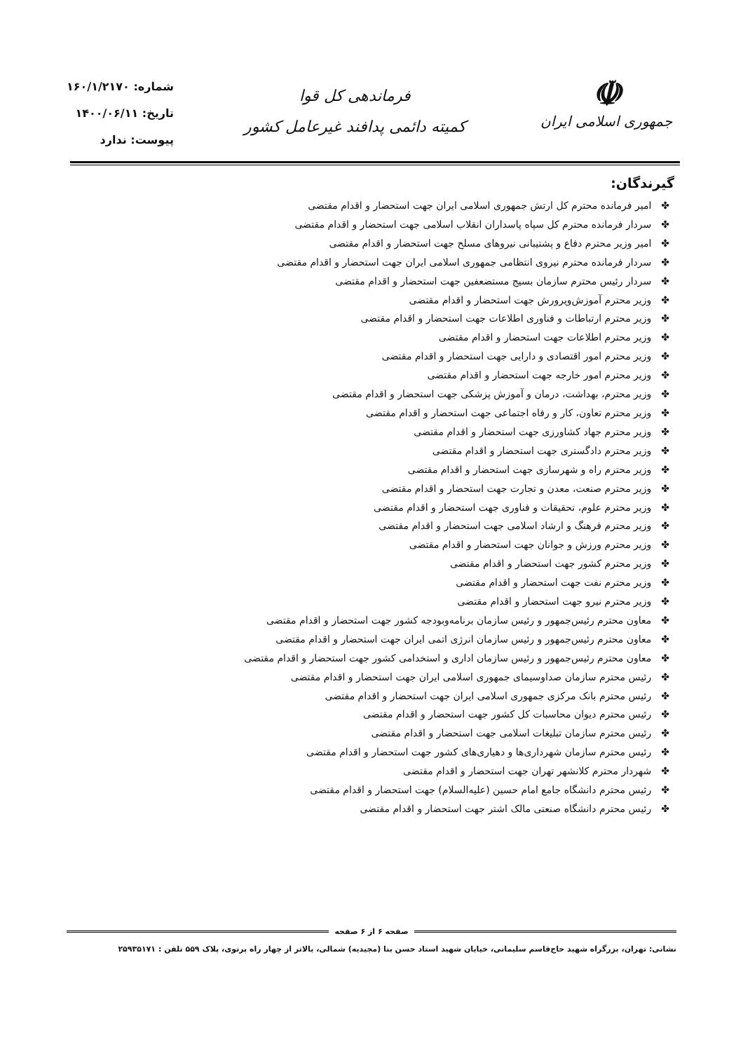☫
جمهوری اسلامی ایران
فرماندهی کل قوا
کمیته دائمی پدافند غیرعامل کشور
شماره: ۱۶۰/۱/۲۱۷۰
تاریخ: ۱۴۰۰/۰۶/۱۱
پیوست: ندارد
گیرندگان:
✤امیر فرمانده محترم کل ارتش جمهوری اسلامی ایران جهت استحضار و اقدام مقتضی
✤سردار فرمانده محترم کل سپاه پاسداران انقلاب اسلامی جهت استحضار و اقدام مقتضی
✤امیر وزیر محترم دفاع و پشتیبانی نیروهای مسلح جهت استحضار و اقدام مقتضی
✤سردار فرمانده محترم نیروی انتظامی جمهوری اسلامی ایران جهت استحضار و اقدام مقتضی
✤سردار رئیس محترم سازمان بسیج مستضعفین جهت استحضار و اقدام مقتضی
✤وزیر محترم آموزش‌وپرورش جهت استحضار و اقدام مقتضی
✤وزیر محترم ارتباطات و فناوری اطلاعات جهت استحضار و اقدام مقتضی
✤وزیر محترم اطلاعات جهت استحضار و اقدام مقتضی
✤وزیر محترم امور اقتصادی و دارایی جهت استحضار و اقدام مقتضی
✤وزیر محترم امور خارجه جهت استحضار و اقدام مقتضی
✤وزیر محترم، بهداشت، درمان و آموزش پزشکی جهت استحضار و اقدام مقتضی
✤وزیر محترم تعاون، کار و رفاه اجتماعی جهت استحضار و اقدام مقتضی
✤وزیر محترم جهاد کشاورزی جهت استحضار و اقدام مقتضی
✤وزیر محترم دادگستری جهت استحضار و اقدام مقتضی
✤وزیر محترم راه و شهرسازی جهت استحضار و اقدام مقتضی
✤وزیر محترم صنعت، معدن و تجارت جهت استحضار و اقدام مقتضی
✤وزیر محترم علوم، تحقیقات و فناوری جهت استحضار و اقدام مقتضی
✤وزیر محترم فرهنگ و ارشاد اسلامی جهت استحضار و اقدام مقتضی
✤وزیر محترم ورزش و جوانان جهت استحضار و اقدام مقتضی
✤وزیر محترم کشور جهت استحضار و اقدام مقتضی
✤وزیر محترم نفت جهت استحضار و اقدام مقتضی
✤وزیر محترم نیرو جهت استحضار و اقدام مقتضی
✤معاون محترم رئیس‌جمهور و رئیس سازمان برنامه‌وبودجه کشور جهت استحضار و اقدام مقتضی
✤معاون محترم رئیس‌جمهور و رئیس سازمان انرژی اتمی ایران جهت استحضار و اقدام مقتضی
✤معاون محترم رئیس‌جمهور و رئیس سازمان اداری و استخدامی کشور جهت استحضار و اقدام مقتضی
✤رئیس محترم سازمان صداوسیمای جمهوری اسلامی ایران جهت استحضار و اقدام مقتضی
✤رئیس محترم بانک مرکزی جمهوری اسلامی ایران جهت استحضار و اقدام مقتضی
✤رئیس محترم دیوان محاسبات کل کشور جهت استحضار و اقدام مقتضی
✤رئیس محترم سازمان تبلیغات اسلامی جهت استحضار و اقدام مقتضی
✤رئیس محترم سازمان شهرداری‌ها و دهیاری‌های کشور جهت استحضار و اقدام مقتضی
✤شهردار محترم کلانشهر تهران جهت استحضار و اقدام مقتضی
✤رئیس محترم دانشگاه جامع امام حسین (علیه‌السلام) جهت استحضار و اقدام مقتضی
✤رئیس محترم دانشگاه صنعتی مالک اشتر جهت استحضار و اقدام مقتضی
صفحه ۶ از ۶ صفحه
نشانی: تهران، بزرگراه شهید حاج‌قاسم سلیمانی، خیابان شهید استاد حسن بنا (مجیدیه) شمالی، بالاتر از چهار راه پرتوی، پلاک ۵۵۹ تلفن : ۲۵۹۳۵۱۷۱